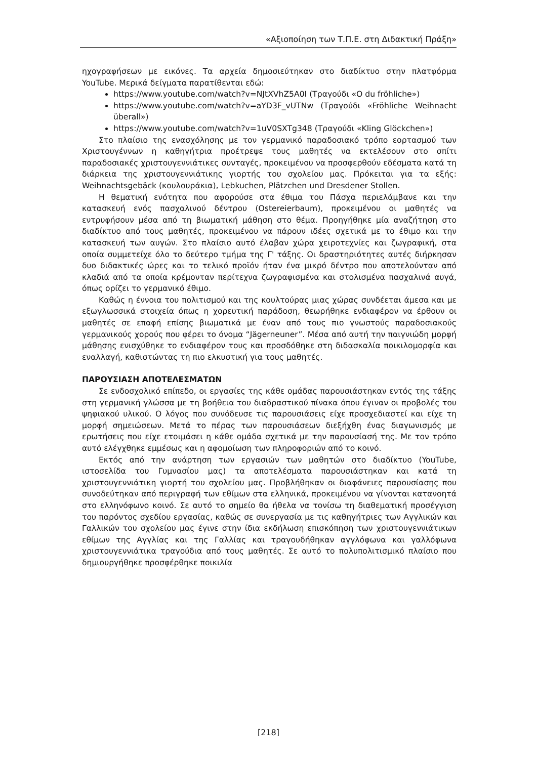«Αξιοποίηση των Τ.Π.Ε. στη Διδακτική Πράξη»
ηχογραφήσεων με εικόνες. Τα αρχεία δημοσιεύτηκαν στο διαδίκτυο στην πλατφόρμα YouTube. Μερικά δείγματα παρατίθενται εδώ:
https://www.youtube.com/watch?v=NJtXVhZ5A0I (Τραγούδι «O du fröhliche»)
https://www.youtube.com/watch?v=aYD3F_vUTNw (Τραγούδι «Fröhliche Weihnacht überall»)
https://www.youtube.com/watch?v=1uV0SXTg348 (Τραγούδι «Kling Glöckchen»)
Στο πλαίσιο της ενασχόλησης με τον γερμανικό παραδοσιακό τρόπο εορτασμού των Χριστουγέννων η καθηγήτρια προέτρεψε τους μαθητές να εκτελέσουν στο σπίτι παραδοσιακές χριστουγεννιάτικες συνταγές, προκειμένου να προσφερθούν εδέσματα κατά τη διάρκεια της χριστουγεννιάτικης γιορτής του σχολείου μας. Πρόκειται για τα εξής: Weihnachtsgebäck (κουλουράκια), Lebkuchen, Plätzchen und Dresdener Stollen.
Η θεματική ενότητα που αφορούσε στα έθιμα του Πάσχα περιελάμβανε και την κατασκευή ενός πασχαλινού δέντρου (Ostereierbaum), προκειμένου οι μαθητές να εντρυφήσουν μέσα από τη βιωματική μάθηση στο θέμα. Προηγήθηκε μία αναζήτηση στο διαδίκτυο από τους μαθητές, προκειμένου να πάρουν ιδέες σχετικά με το έθιμο και την κατασκευή των αυγών. Στο πλαίσιο αυτό έλαβαν χώρα χειροτεχνίες και ζωγραφική, στα οποία συμμετείχε όλο το δεύτερο τμήμα της Γ' τάξης. Οι δραστηριότητες αυτές διήρκησαν δυο διδακτικές ώρες και το τελικό προϊόν ήταν ένα μικρό δέντρο που αποτελούνταν από κλαδιά από τα οποία κρέμονταν περίτεχνα ζωγραφισμένα και στολισμένα πασχαλινά αυγά, όπως ορίζει το γερμανικό έθιμο.
Καθώς η έννοια του πολιτισμού και της κουλτούρας μιας χώρας συνδέεται άμεσα και με εξωγλωσσικά στοιχεία όπως η χορευτική παράδοση, θεωρήθηκε ενδιαφέρον να έρθουν οι μαθητές σε επαφή επίσης βιωματικά με έναν από τους πιο γνωστούς παραδοσιακούς γερμανικούς χορούς που φέρει το όνομα “Jägerneuner”. Μέσα από αυτή την παιγνιώδη μορφή μάθησης ενισχύθηκε το ενδιαφέρον τους και προσδόθηκε στη διδασκαλία ποικιλομορφία και εναλλαγή, καθιστώντας τη πιο ελκυστική για τους μαθητές.
ΠΑΡΟΥΣΙΑΣΗ ΑΠΟΤΕΛΕΣΜΑΤΩΝ
Σε ενδοσχολικό επίπεδο, οι εργασίες της κάθε ομάδας παρουσιάστηκαν εντός της τάξης στη γερμανική γλώσσα με τη βοήθεια του διαδραστικού πίνακα όπου έγιναν οι προβολές του ψηφιακού υλικού. Ο λόγος που συνόδευσε τις παρουσιάσεις είχε προσχεδιαστεί και είχε τη μορφή σημειώσεων. Μετά το πέρας των παρουσιάσεων διεξήχθη ένας διαγωνισμός με ερωτήσεις που είχε ετοιμάσει η κάθε ομάδα σχετικά με την παρουσίασή της. Με τον τρόπο αυτό ελέγχθηκε εμμέσως και η αφομοίωση των πληροφοριών από το κοινό.
Εκτός από την ανάρτηση των εργασιών των μαθητών στο διαδίκτυο (YouTube, ιστοσελίδα του Γυμνασίου μας) τα αποτελέσματα παρουσιάστηκαν και κατά τη χριστουγεννιάτικη γιορτή του σχολείου μας. Προβλήθηκαν οι διαφάνειες παρουσίασης που συνοδεύτηκαν από περιγραφή των εθίμων στα ελληνικά, προκειμένου να γίνονται κατανοητά στο ελληνόφωνο κοινό. Σε αυτό το σημείο θα ήθελα να τονίσω τη διαθεματική προσέγγιση του παρόντος σχεδίου εργασίας, καθώς σε συνεργασία με τις καθηγήτριες των Αγγλικών και Γαλλικών του σχολείου μας έγινε στην ίδια εκδήλωση επισκόπηση των χριστουγεννιάτικων εθίμων της Αγγλίας και της Γαλλίας και τραγουδήθηκαν αγγλόφωνα και γαλλόφωνα χριστουγεννιάτικα τραγούδια από τους μαθητές. Σε αυτό το πολυπολιτισμικό πλαίσιο που δημιουργήθηκε προσφέρθηκε ποικιλία
[218]